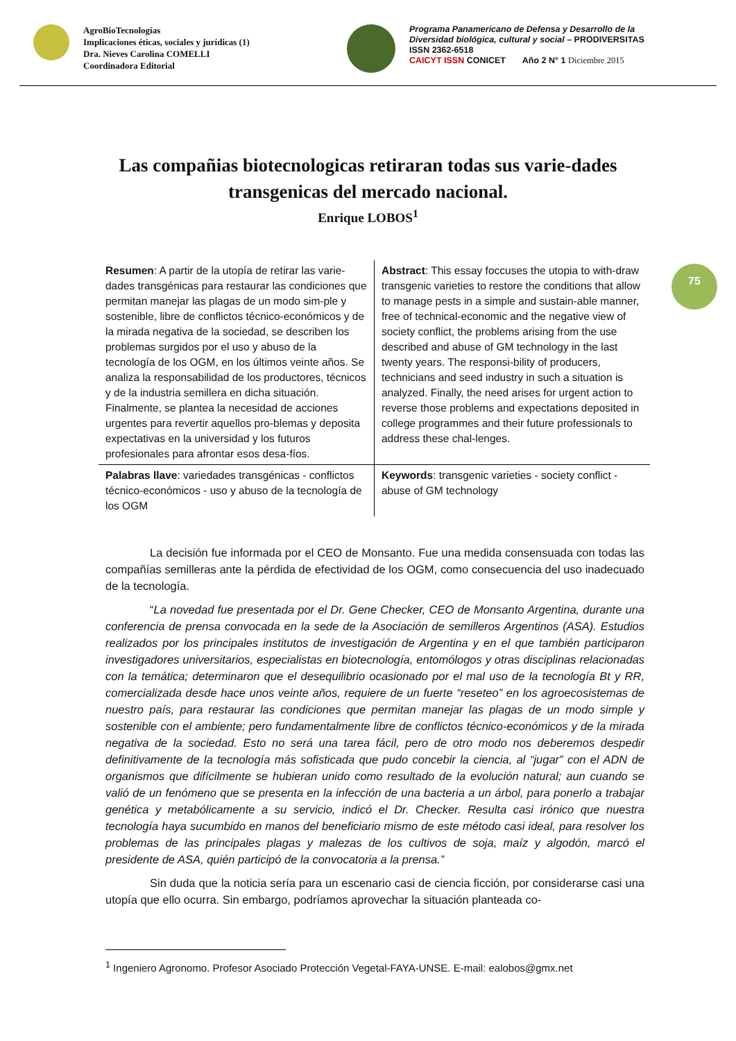AgroBioTecnologías
Implicaciones éticas, sociales y jurídicas (1)
Dra. Nieves Carolina COMELLI
Coordinadora Editorial
Programa Panamericano de Defensa y Desarrollo de la
Diversidad biológica, cultural y social – PRODIVERSITAS
ISSN 2362-6518
CAICYT ISSN CONICET Año 2 N° 1 Diciembre 2015
Las compañias biotecnologicas retiraran todas sus varie-dades transgenicas del mercado nacional.
Enrique LOBOS<sup>1</sup>
75
| Resumen : A partir de la utopía de retirar las varie-dades transgénicas para restaurar las condiciones que permitan manejar las plagas de un modo sim-ple y sostenible, libre de conflictos técnico-económicos y de la mirada negativa de la sociedad, se describen los problemas surgidos por el uso y abuso de la tecnología de los OGM, en los últimos veinte años. Se analiza la responsabilidad de los productores, técnicos y de la industria semillera en dicha situación. Finalmente, se plantea la necesidad de acciones urgentes para revertir aquellos pro-blemas y deposita expectativas en la universidad y los futuros profesionales para afrontar esos desa-fíos. | Abstract : This essay foccuses the utopia to with-draw transgenic varieties to restore the conditions that allow to manage pests in a simple and sustain-able manner, free of technical-economic and the negative view of society conflict, the problems arising from the use described and abuse of GM technology in the last twenty years. The responsi-bility of producers, technicians and seed industry in such a situation is analyzed. Finally, the need arises for urgent action to reverse those problems and expectations deposited in college programmes and their future professionals to address these chal-lenges. |
| Palabras llave : variedades transgénicas - conflictos técnico-económicos - uso y abuso de la tecnología de los OGM | Keywords : transgenic varieties - society conflict - abuse of GM technology |
La decisión fue informada por el CEO de Monsanto. Fue una medida consensuada con todas las compañías semilleras ante la pérdida de efectividad de los OGM, como consecuencia del uso inadecuado de la tecnología.
“La novedad fue presentada por el Dr. Gene Checker, CEO de Monsanto Argentina, durante una conferencia de prensa convocada en la sede de la Asociación de semilleros Argentinos (ASA). Estudios realizados por los principales institutos de investigación de Argentina y en el que también participaron investigadores universitarios, especialistas en biotecnología, entomólogos y otras disciplinas relacionadas con la temática; determinaron que el desequilibrio ocasionado por el mal uso de la tecnología Bt y RR, comercializada desde hace unos veinte años, requiere de un fuerte “reseteo” en los agroecosistemas de nuestro país, para restaurar las condiciones que permitan manejar las plagas de un modo simple y sostenible con el ambiente; pero fundamentalmente libre de conflictos técnico-económicos y de la mirada negativa de la sociedad. Esto no será una tarea fácil, pero de otro modo nos deberemos despedir definitivamente de la tecnología más sofisticada que pudo concebir la ciencia, al “jugar” con el ADN de organismos que difícilmente se hubieran unido como resultado de la evolución natural; aun cuando se valió de un fenómeno que se presenta en la infección de una bacteria a un árbol, para ponerlo a trabajar genética y metabólicamente a su servicio, indicó el Dr. Checker. Resulta casi irónico que nuestra tecnología haya sucumbido en manos del beneficiario mismo de este método casi ideal, para resolver los problemas de las principales plagas y malezas de los cultivos de soja, maíz y algodón, marcó el presidente de ASA, quién participó de la convocatoria a la prensa.”
Sin duda que la noticia sería para un escenario casi de ciencia ficción, por considerarse casi una utopía que ello ocurra. Sin embargo, podríamos aprovechar la situación planteada co-
<sup>1</sup> Ingeniero Agronomo. Profesor Asociado Protección Vegetal-FAYA-UNSE. E-mail: ealobos@gmx.net